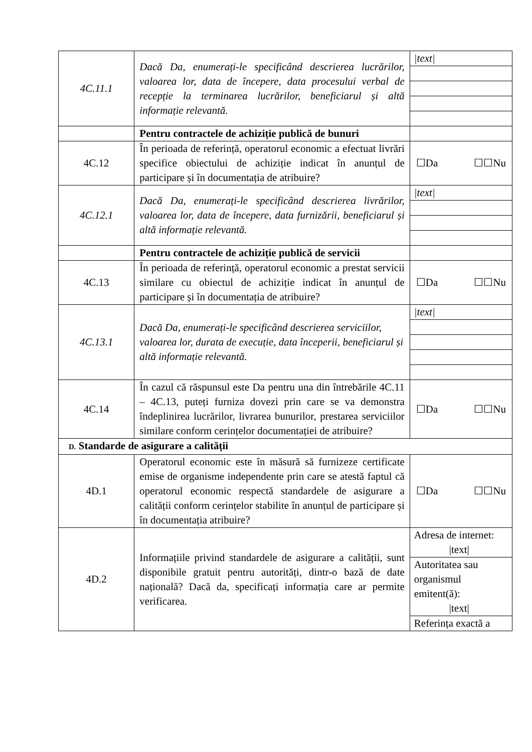| 4C.11.1 | Dacă Da, enumerați-le specificând descrierea lucrărilor, valoarea lor, data de începere, data procesului verbal de recepție la terminarea lucrărilor, beneficiarul și altă informație relevantă. | /text/ |
| | Pentru contractele de achiziție publică de bunuri | |
| 4C.12 | În perioada de referință, operatorul economic a efectuat livrări specifice obiectului de achiziție indicat în anunțul de participare și în documentația de atribuire? | ☐Da ☐☐Nu |
| 4C.12.1 | Dacă Da, enumerați-le specificând descrierea livrărilor, valoarea lor, data de începere, data furnizării, beneficiarul și altă informație relevantă. | /text/ |
| | Pentru contractele de achiziție publică de servicii | |
| 4C.13 | În perioada de referință, operatorul economic a prestat servicii similare cu obiectul de achiziție indicat în anunțul de participare și în documentația de atribuire? | ☐Da ☐☐Nu |
| 4C.13.1 | Dacă Da, enumerați-le specificând descrierea serviciilor, valoarea lor, durata de execuție, data începerii, beneficiarul și altă informație relevantă. | /text/ |
| 4C.14 | În cazul că răspunsul este Da pentru una din întrebările 4C.11 – 4C.13, puteți furniza dovezi prin care se va demonstra îndeplinirea lucrărilor, livrarea bunurilor, prestarea serviciilor similare conform cerințelor documentației de atribuire? | ☐Da ☐☐Nu |
| D. Standarde de asigurare a calității | | |
| 4D.1 | Operatorul economic este în măsură să furnizeze certificate emise de organisme independente prin care se atestă faptul că operatorul economic respectă standardele de asigurare a calității conform cerințelor stabilite în anunțul de participare și în documentația atribuire? | ☐Da ☐☐Nu |
| 4D.2 | Informațiile privind standardele de asigurare a calității, sunt disponibile gratuit pentru autorități, dintr-o bază de date națională? Dacă da, specificați informația care ar permite verificarea. | Adresa de internet: /text/ Autoritatea sau organismul emitent(ă): /text/ Referința exactă a |